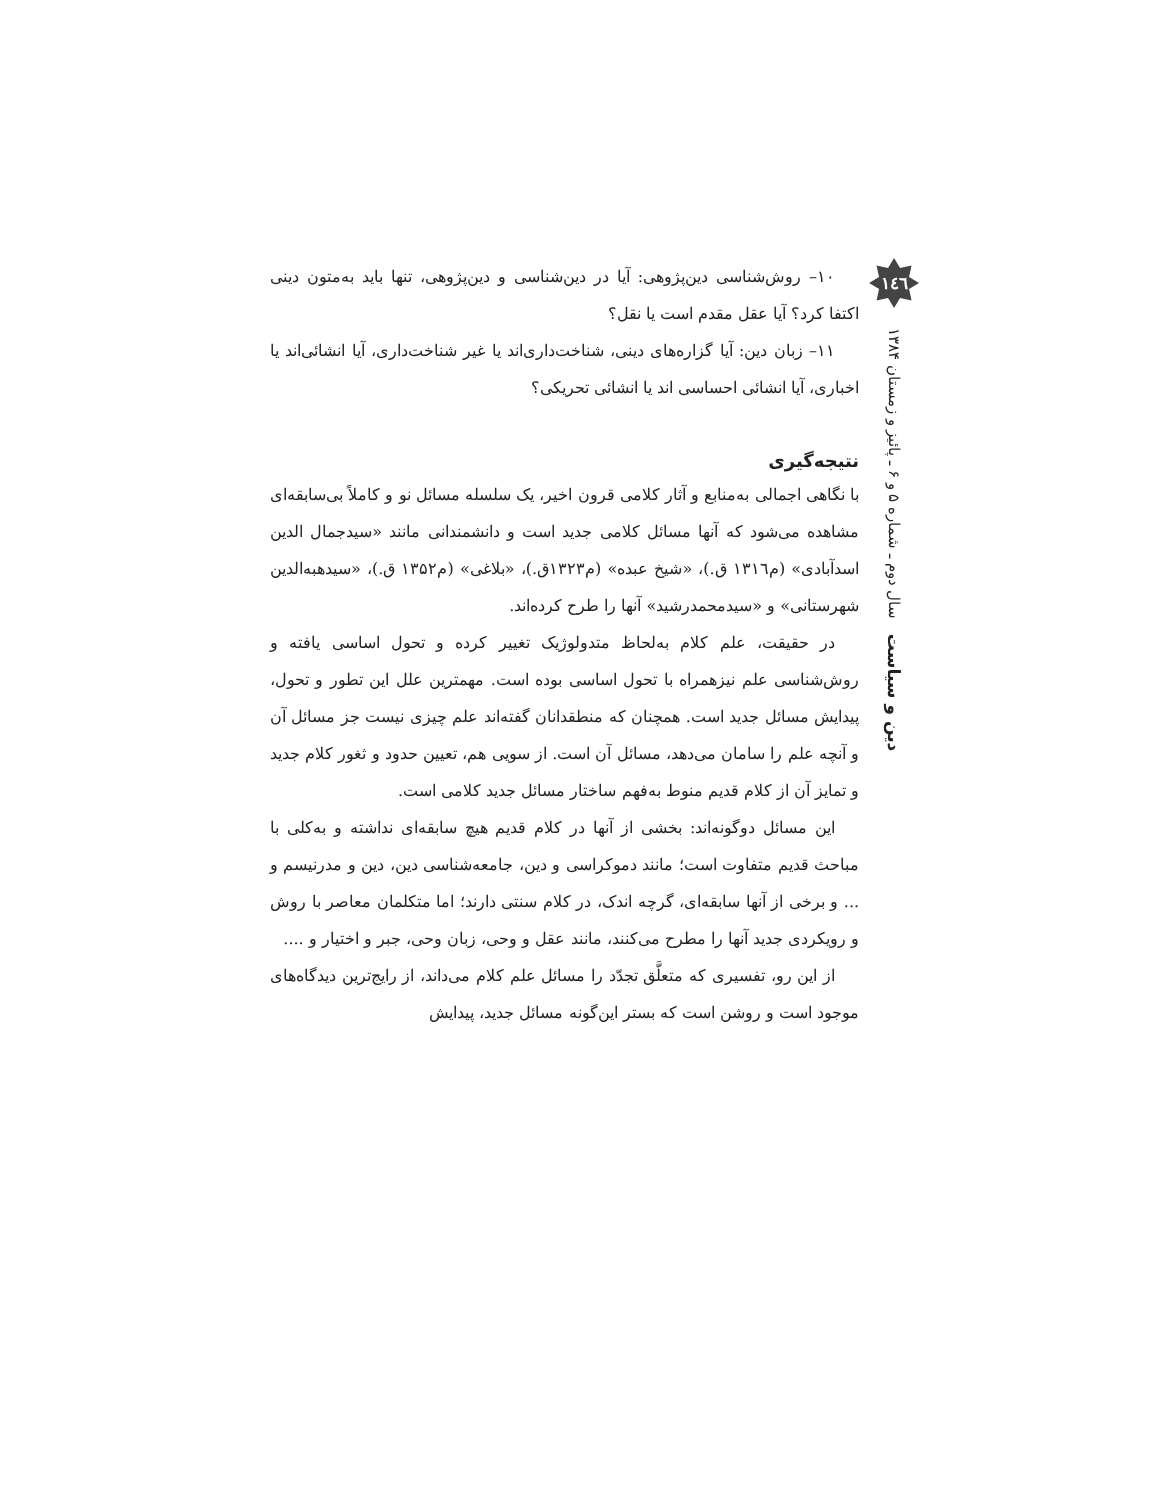١٤٦
دین و سیاست سال دوم ـ شماره ۵ و ۶ ـ پائیز و زمستان ۱۳۸۴
۱۰– روش‌شناسی دین‌پژوهی: آیا در دین‌شناسی و دین‌پژوهی، تنها باید به‌متون دینی اکتفا کرد؟ آیا عقل مقدم است یا نقل؟
۱۱– زبان دین: آیا گزاره‌های دینی، شناخت‌داری‌اند یا غیر شناخت‌داری، آیا انشائی‌اند یا اخباری، آیا انشائی احساسی اند یا انشائی تحریکی؟
نتیجه‌گیری
با نگاهی اجمالی به‌منابع و آثار کلامی قرون اخیر، یک سلسله مسائل نو و کاملاً بی‌سابقه‌ای مشاهده می‌شود که آنها مسائل کلامی جدید است و دانشمندانی مانند «سیدجمال الدین اسدآبادی» (م۱۳۱٦ ق.)، «شیخ عبده» (م۱۳۲۳ق.)، «بلاغی» (م۱۳۵۲ ق.)، «سیدهبه‌الدین شهرستانی» و «سیدمحمدرشید» آنها را طرح کرده‌اند.
در حقیقت، علم کلام به‌لحاظ متدولوژیک تغییر کرده و تحول اساسی یافته و روش‌شناسی علم نیزهمراه با تحول اساسی بوده است. مهمترین علل این تطور و تحول، پیدایش مسائل جدید است. همچنان که منطقدانان گفته‌اند علم چیزی نیست جز مسائل آن و آنچه علم را سامان می‌دهد، مسائل آن است. از سویی هم، تعیین حدود و ثغور کلام جدید و تمایز آن از کلام قدیم منوط به‌فهم ساختار مسائل جدید کلامی است.
این مسائل دوگونه‌اند: بخشی از آنها در کلام قدیم هیچ سابقه‌ای نداشته و به‌کلی با مباحث قدیم متفاوت است؛ مانند دموکراسی و دین، جامعه‌شناسی دین، دین و مدرنیسم و ... و برخی از آنها سابقه‌ای، گرچه اندک، در کلام سنتی دارند؛ اما متکلمان معاصر با روش و رویکردی جدید آنها را مطرح می‌کنند، مانند عقل و وحی، زبان وحی، جبر و اختیار و ....
از این رو، تفسیری که متعلَّق تجدّد را مسائل علم کلام می‌داند، از رایج‌ترین دیدگاه‌های موجود است و روشن است که بستر این‌گونه مسائل جدید، پیدایش